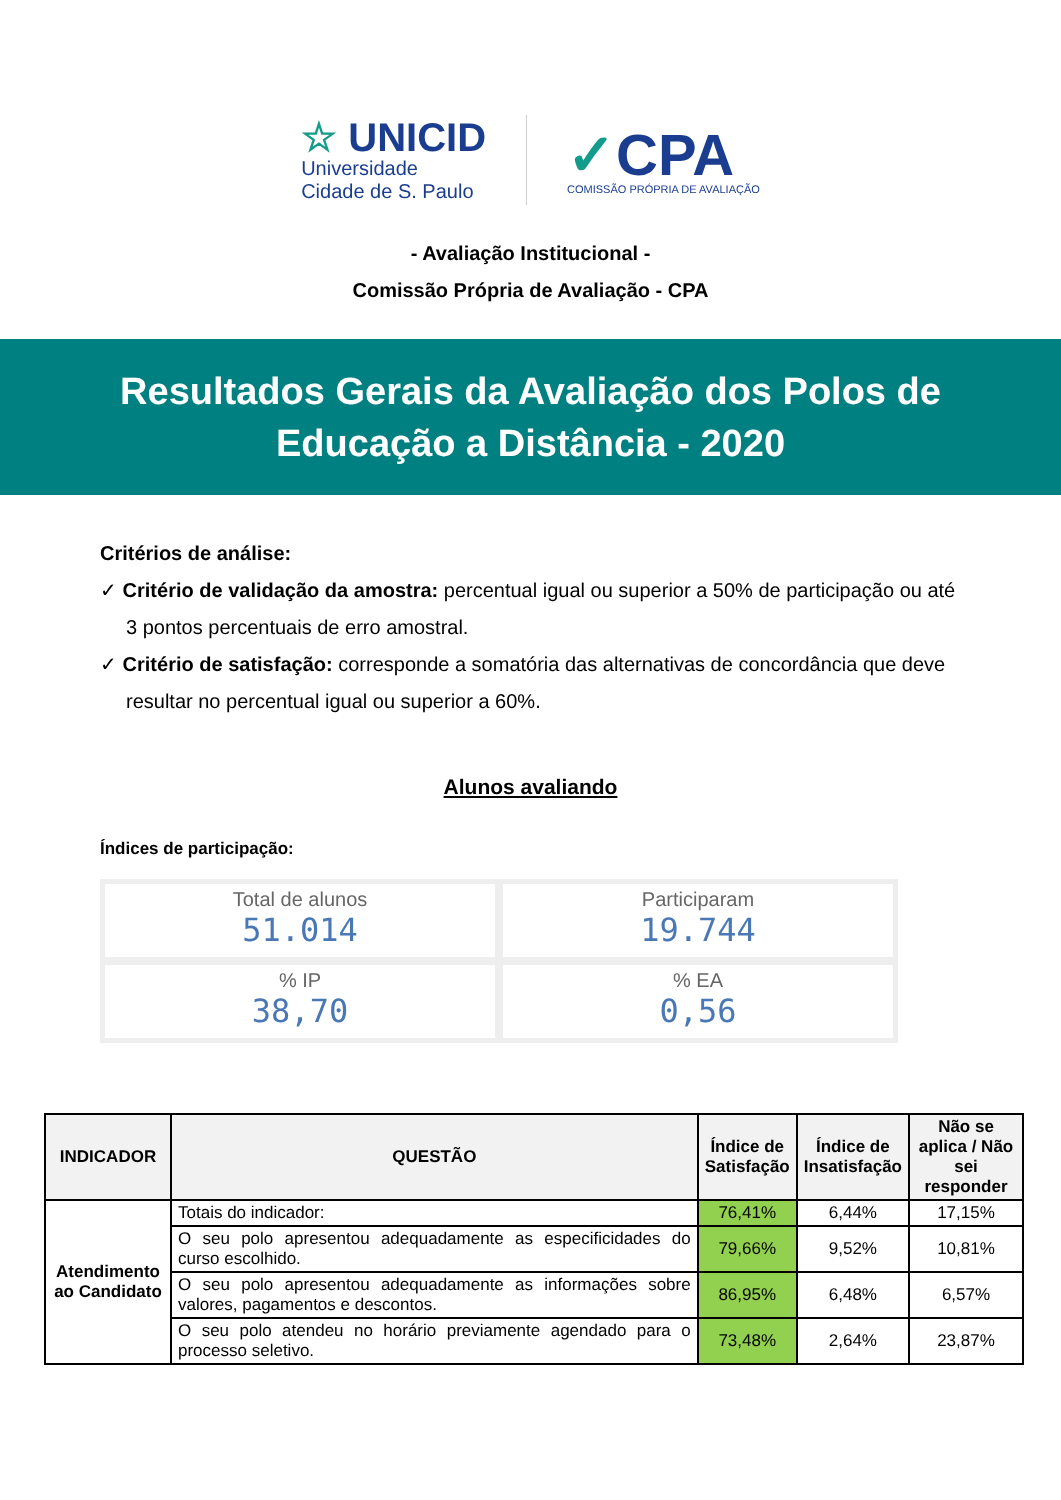☆ UNICID
Universidade
Cidade de S. Paulo
✓CPA
COMISSÃO PRÓPRIA DE AVALIAÇÃO
- Avaliação Institucional -
Comissão Própria de Avaliação - CPA
Resultados Gerais da Avaliação dos Polos de
Educação a Distância - 2020
Critérios de análise:
✓ Critério de validação da amostra: percentual igual ou superior a 50% de participação ou até 3 pontos percentuais de erro amostral.
✓ Critério de satisfação: corresponde a somatória das alternativas de concordância que deve resultar no percentual igual ou superior a 60%.
Alunos avaliando
Índices de participação:
Total de alunos
51.014
Participaram
19.744
% IP
38,70
% EA
0,56
| INDICADOR | QUESTÃO | Índice de Satisfação | Índice de Insatisfação | Não se aplica / Não sei responder |
| --- | --- | --- | --- | --- |
| Atendimento ao Candidato | Totais do indicador: | 76,41% | 6,44% | 17,15% |
| | O seu polo apresentou adequadamente as especificidades do curso escolhido. | 79,66% | 9,52% | 10,81% |
| | O seu polo apresentou adequadamente as informações sobre valores, pagamentos e descontos. | 86,95% | 6,48% | 6,57% |
| | O seu polo atendeu no horário previamente agendado para o processo seletivo. | 73,48% | 2,64% | 23,87% |